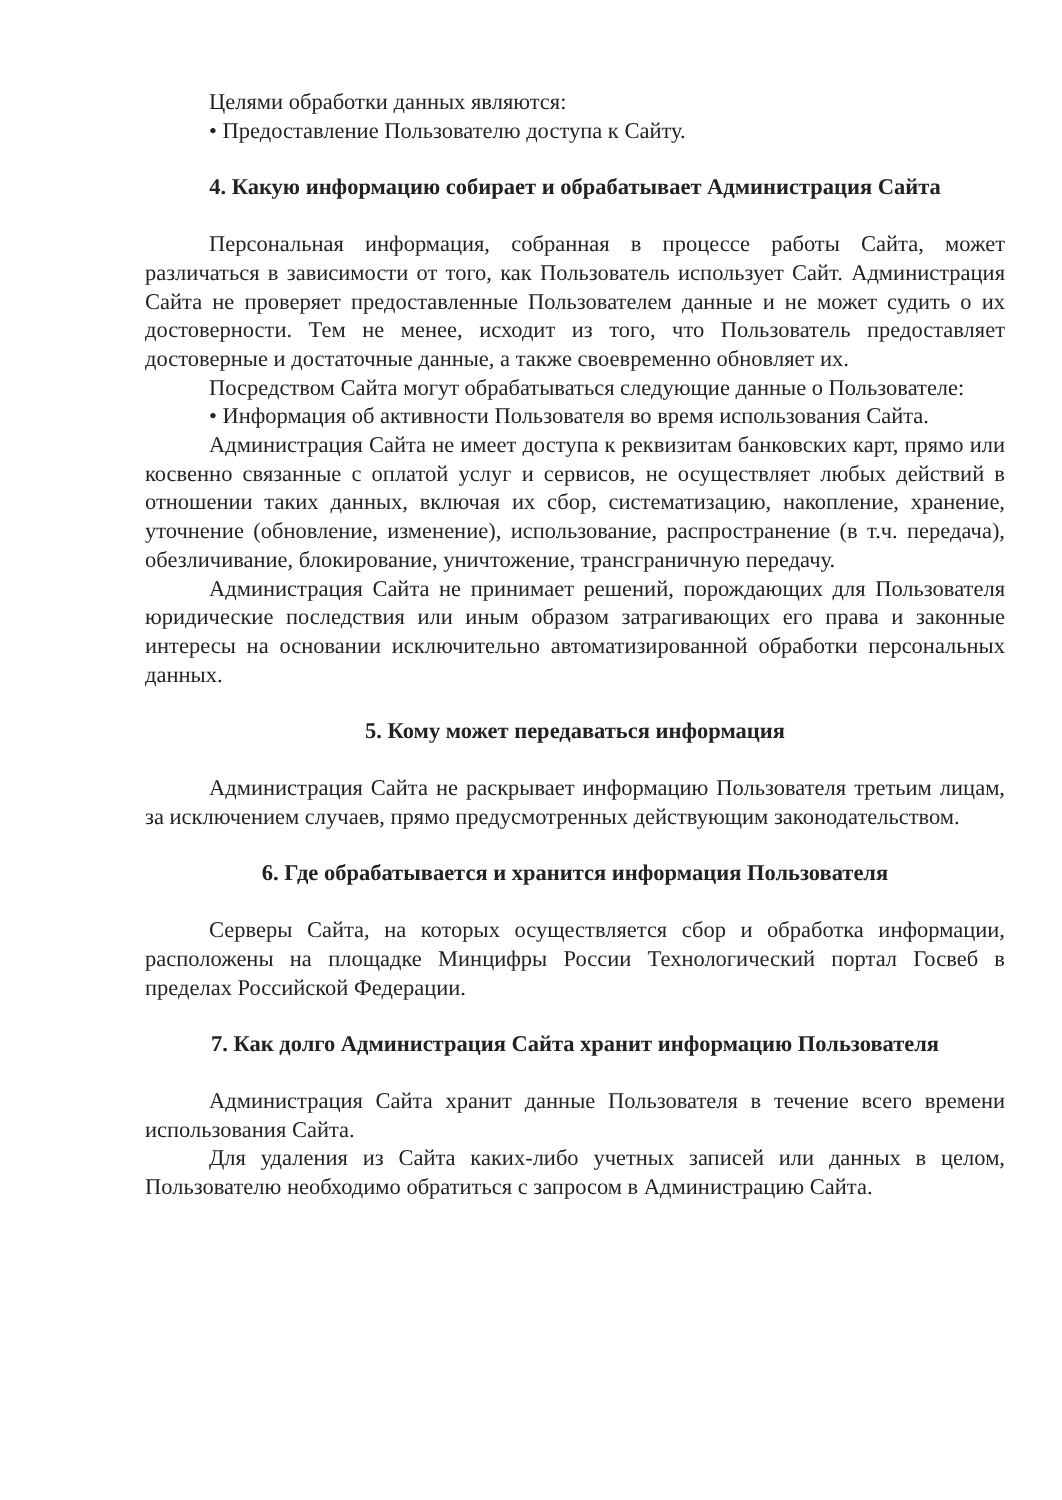Целями обработки данных являются:
• Предоставление Пользователю доступа к Сайту.
4. Какую информацию собирает и обрабатывает Администрация Сайта
Персональная информация, собранная в процессе работы Сайта, может различаться в зависимости от того, как Пользователь использует Сайт. Администрация Сайта не проверяет предоставленные Пользователем данные и не может судить о их достоверности. Тем не менее, исходит из того, что Пользователь предоставляет достоверные и достаточные данные, а также своевременно обновляет их.
Посредством Сайта могут обрабатываться следующие данные о Пользователе:
• Информация об активности Пользователя во время использования Сайта.
Администрация Сайта не имеет доступа к реквизитам банковских карт, прямо или косвенно связанные с оплатой услуг и сервисов, не осуществляет любых действий в отношении таких данных, включая их сбор, систематизацию, накопление, хранение, уточнение (обновление, изменение), использование, распространение (в т.ч. передача), обезличивание, блокирование, уничтожение, трансграничную передачу.
Администрация Сайта не принимает решений, порождающих для Пользователя юридические последствия или иным образом затрагивающих его права и законные интересы на основании исключительно автоматизированной обработки персональных данных.
5. Кому может передаваться информация
Администрация Сайта не раскрывает информацию Пользователя третьим лицам, за исключением случаев, прямо предусмотренных действующим законодательством.
6. Где обрабатывается и хранится информация Пользователя
Серверы Сайта, на которых осуществляется сбор и обработка информации, расположены на площадке Минцифры России Технологический портал Госвеб в пределах Российской Федерации.
7. Как долго Администрация Сайта хранит информацию Пользователя
Администрация Сайта хранит данные Пользователя в течение всего времени использования Сайта.
Для удаления из Сайта каких-либо учетных записей или данных в целом, Пользователю необходимо обратиться с запросом в Администрацию Сайта.